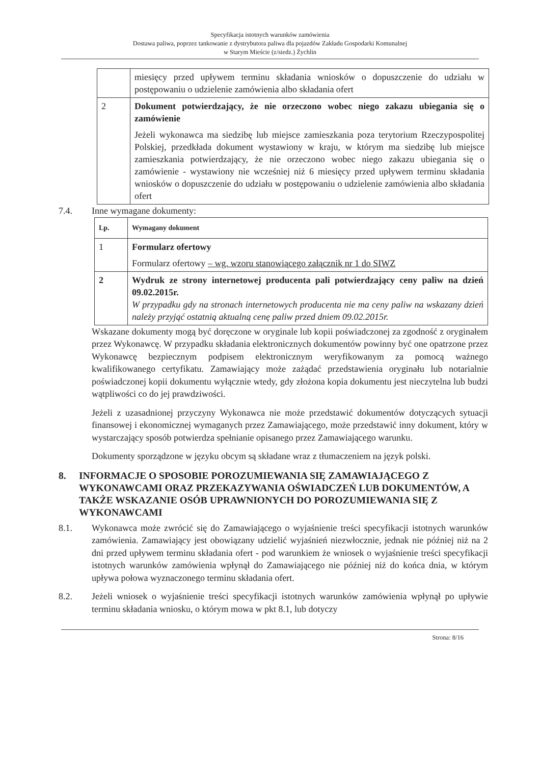Specyfikacja istotnych warunków zamówienia
Dostawa paliwa, poprzez tankowanie z dystrybutora paliwa dla pojazdów Zakładu Gospodarki Komunalnej
w Starym Mieście (z/siedz.) Żychlin
| | miesięcy przed upływem terminu składania wniosków o dopuszczenie do udziału w postępowaniu o udzielenie zamówienia albo składania ofert |
| 2 | Dokument potwierdzający, że nie orzeczono wobec niego zakazu ubiegania się o zamówienie Jeżeli wykonawca ma siedzibę lub miejsce zamieszkania poza terytorium Rzeczypospolitej Polskiej, przedkłada dokument wystawiony w kraju, w którym ma siedzibę lub miejsce zamieszkania potwierdzający, że nie orzeczono wobec niego zakazu ubiegania się o zamówienie - wystawiony nie wcześniej niż 6 miesięcy przed upływem terminu składania wniosków o dopuszczenie do udziału w postępowaniu o udzielenie zamówienia albo składania ofert |
7.4. Inne wymagane dokumenty:
| Lp. | Wymagany dokument |
| --- | --- |
| 1 | Formularz ofertowy Formularz ofertowy – wg. wzoru stanowiącego załącznik nr 1 do SIWZ |
| 2 | Wydruk ze strony internetowej producenta pali potwierdzający ceny paliw na dzień 09.02.2015r. W przypadku gdy na stronach internetowych producenta nie ma ceny paliw na wskazany dzień należy przyjąć ostatnią aktualną cenę paliw przed dniem 09.02.2015r. |
Wskazane dokumenty mogą być doręczone w oryginale lub kopii poświadczonej za zgodność z oryginałem przez Wykonawcę. W przypadku składania elektronicznych dokumentów powinny być one opatrzone przez Wykonawcę bezpiecznym podpisem elektronicznym weryfikowanym za pomocą ważnego kwalifikowanego certyfikatu. Zamawiający może zażądać przedstawienia oryginału lub notarialnie poświadczonej kopii dokumentu wyłącznie wtedy, gdy złożona kopia dokumentu jest nieczytelna lub budzi wątpliwości co do jej prawdziwości.
Jeżeli z uzasadnionej przyczyny Wykonawca nie może przedstawić dokumentów dotyczących sytuacji finansowej i ekonomicznej wymaganych przez Zamawiającego, może przedstawić inny dokument, który w wystarczający sposób potwierdza spełnianie opisanego przez Zamawiającego warunku.
Dokumenty sporządzone w języku obcym są składane wraz z tłumaczeniem na język polski.
8. INFORMACJE O SPOSOBIE POROZUMIEWANIA SIĘ ZAMAWIAJĄCEGO Z WYKONAWCAMI ORAZ PRZEKAZYWANIA OŚWIADCZEŃ LUB DOKUMENTÓW, A TAKŻE WSKAZANIE OSÓB UPRAWNIONYCH DO POROZUMIEWANIA SIĘ Z WYKONAWCAMI
8.1. Wykonawca może zwrócić się do Zamawiającego o wyjaśnienie treści specyfikacji istotnych warunków zamówienia. Zamawiający jest obowiązany udzielić wyjaśnień niezwłocznie, jednak nie później niż na 2 dni przed upływem terminu składania ofert - pod warunkiem że wniosek o wyjaśnienie treści specyfikacji istotnych warunków zamówienia wpłynął do Zamawiającego nie później niż do końca dnia, w którym upływa połowa wyznaczonego terminu składania ofert.
8.2. Jeżeli wniosek o wyjaśnienie treści specyfikacji istotnych warunków zamówienia wpłynął po upływie terminu składania wniosku, o którym mowa w pkt 8.1, lub dotyczy
Strona: 8/16